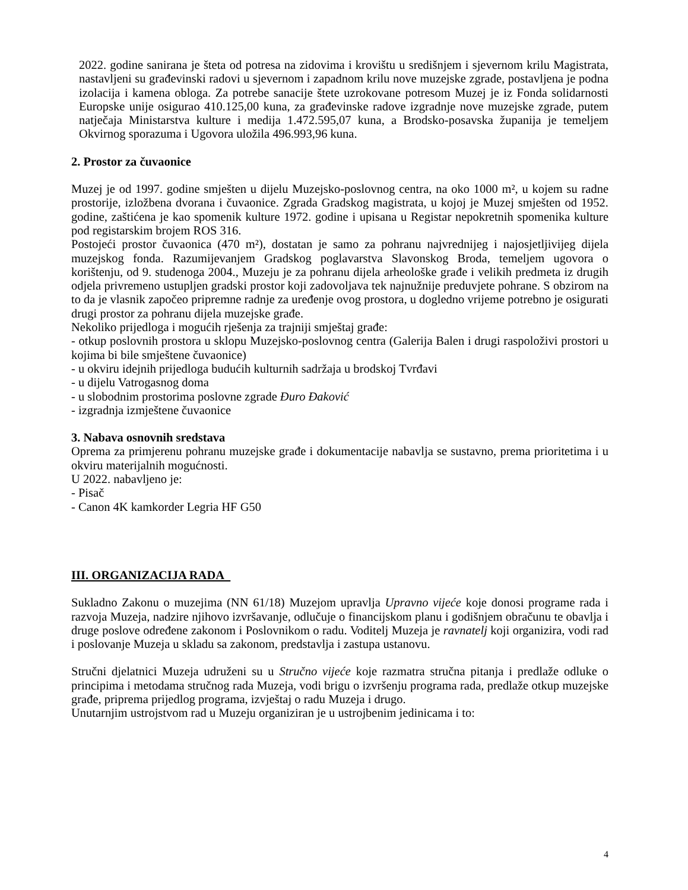2022. godine sanirana je šteta od potresa na zidovima i krovištu u središnjem i sjevernom krilu Magistrata, nastavljeni su građevinski radovi u sjevernom i zapadnom krilu nove muzejske zgrade, postavljena je podna izolacija i kamena obloga. Za potrebe sanacije štete uzrokovane potresom Muzej je iz Fonda solidarnosti Europske unije osigurao 410.125,00 kuna, za građevinske radove izgradnje nove muzejske zgrade, putem natječaja Ministarstva kulture i medija 1.472.595,07 kuna, a Brodsko-posavska županija je temeljem Okvirnog sporazuma i Ugovora uložila 496.993,96 kuna.
2. Prostor za čuvaonice
Muzej je od 1997. godine smješten u dijelu Muzejsko-poslovnog centra, na oko 1000 m², u kojem su radne prostorije, izložbena dvorana i čuvaonice. Zgrada Gradskog magistrata, u kojoj je Muzej smješten od 1952. godine, zaštićena je kao spomenik kulture 1972. godine i upisana u Registar nepokretnih spomenika kulture pod registarskim brojem ROS 316.
Postojeći prostor čuvaonica (470 m²), dostatan je samo za pohranu najvrednijeg i najosjetljivijeg dijela muzejskog fonda. Razumijevanjem Gradskog poglavarstva Slavonskog Broda, temeljem ugovora o korištenju, od 9. studenoga 2004., Muzeju je za pohranu dijela arheološke građe i velikih predmeta iz drugih odjela privremeno ustupljen gradski prostor koji zadovoljava tek najnužnije preduvjete pohrane. S obzirom na to da je vlasnik započeo pripremne radnje za uređenje ovog prostora, u dogledno vrijeme potrebno je osigurati drugi prostor za pohranu dijela muzejske građe.
Nekoliko prijedloga i mogućih rješenja za trajniji smještaj građe:
- otkup poslovnih prostora u sklopu Muzejsko-poslovnog centra (Galerija Balen i drugi raspoloživi prostori u kojima bi bile smještene čuvaonice)
- u okviru idejnih prijedloga budućih kulturnih sadržaja u brodskoj Tvrđavi
- u dijelu Vatrogasnog doma
- u slobodnim prostorima poslovne zgrade Đuro Đaković
- izgradnja izmještene čuvaonice
3. Nabava osnovnih sredstava
Oprema za primjerenu pohranu muzejske građe i dokumentacije nabavlja se sustavno, prema prioritetima i u okviru materijalnih mogućnosti.
U 2022. nabavljeno je:
- Pisač
- Canon 4K kamkorder Legria HF G50
III. ORGANIZACIJA RADA
Sukladno Zakonu o muzejima (NN 61/18) Muzejom upravlja Upravno vijeće koje donosi programe rada i razvoja Muzeja, nadzire njihovo izvršavanje, odlučuje o financijskom planu i godišnjem obračunu te obavlja i druge poslove određene zakonom i Poslovnikom o radu. Voditelj Muzeja je ravnatelj koji organizira, vodi rad i poslovanje Muzeja u skladu sa zakonom, predstavlja i zastupa ustanovu.
Stručni djelatnici Muzeja udruženi su u Stručno vijeće koje razmatra stručna pitanja i predlaže odluke o principima i metodama stručnog rada Muzeja, vodi brigu o izvršenju programa rada, predlaže otkup muzejske građe, priprema prijedlog programa, izvještaj o radu Muzeja i drugo.
Unutarnjim ustrojstvom rad u Muzeju organiziran je u ustrojbenim jedinicama i to:
4